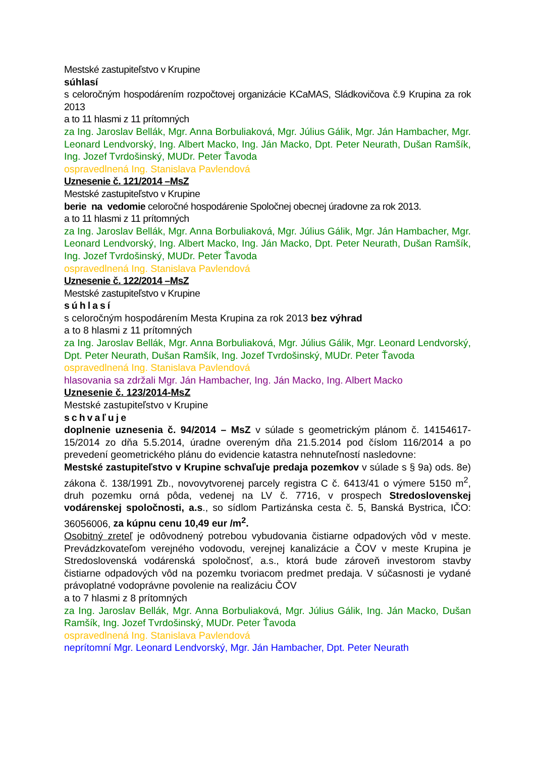Mestské zastupiteľstvo v Krupine
súhlasí
s celoročným hospodárením rozpočtovej organizácie KCaMAS, Sládkovičova č.9 Krupina za rok 2013
a to 11 hlasmi z 11 prítomných
za Ing. Jaroslav Bellák, Mgr. Anna Borbuliaková, Mgr. Július Gálik, Mgr. Ján Hambacher, Mgr. Leonard Lendvorský, Ing. Albert Macko, Ing. Ján Macko, Dpt. Peter Neurath, Dušan Ramšík, Ing. Jozef Tvrdošinský, MUDr. Peter Ťavoda
ospravedlnená Ing. Stanislava Pavlendová
Uznesenie č. 121/2014 –MsZ
Mestské zastupiteľstvo v Krupine
berie na vedomie celoročné hospodárenie Spoločnej obecnej úradovne za rok 2013.
a to 11 hlasmi z 11 prítomných
za Ing. Jaroslav Bellák, Mgr. Anna Borbuliaková, Mgr. Július Gálik, Mgr. Ján Hambacher, Mgr. Leonard Lendvorský, Ing. Albert Macko, Ing. Ján Macko, Dpt. Peter Neurath, Dušan Ramšík, Ing. Jozef Tvrdošinský, MUDr. Peter Ťavoda
ospravedlnená Ing. Stanislava Pavlendová
Uznesenie č. 122/2014 –MsZ
Mestské zastupiteľstvo v Krupine
súhlasí
s celoročným hospodárením Mesta Krupina za rok 2013 bez výhrad
a to 8 hlasmi z 11 prítomných
za Ing. Jaroslav Bellák, Mgr. Anna Borbuliaková, Mgr. Július Gálik, Mgr. Leonard Lendvorský, Dpt. Peter Neurath, Dušan Ramšík, Ing. Jozef Tvrdošinský, MUDr. Peter Ťavoda
ospravedlnená Ing. Stanislava Pavlendová
hlasovania sa zdržali Mgr. Ján Hambacher, Ing. Ján Macko, Ing. Albert Macko
Uznesenie č. 123/2014-MsZ
Mestské zastupiteľstvo v Krupine
schvaľuje
doplnenie uznesenia č. 94/2014 – MsZ v súlade s geometrickým plánom č. 14154617-15/2014 zo dňa 5.5.2014, úradne overeným dňa 21.5.2014 pod číslom 116/2014 a po prevedení geometrického plánu do evidencie katastra nehnuteľností nasledovne:
Mestské zastupiteľstvo v Krupine schvaľuje predaja pozemkov v súlade s § 9a) ods. 8e) zákona č. 138/1991 Zb., novovytvorenej parcely registra C č. 6413/41 o výmere 5150 m<sup>2</sup>, druh pozemku orná pôda, vedenej na LV č. 7716, v prospech Stredoslovenskej vodárenskej spoločnosti, a.s., so sídlom Partizánska cesta č. 5, Banská Bystrica, IČO: 36056006, za kúpnu cenu 10,49 eur /m<sup>2</sup>.
Osobitný zreteľ je odôvodnený potrebou vybudovania čistiarne odpadových vôd v meste. Prevádzkovateľom verejného vodovodu, verejnej kanalizácie a ČOV v meste Krupina je Stredoslovenská vodárenská spoločnosť, a.s., ktorá bude zároveň investorom stavby čistiarne odpadových vôd na pozemku tvoriacom predmet predaja. V súčasnosti je vydané právoplatné vodoprávne povolenie na realizáciu ČOV
a to 7 hlasmi z 8 prítomných
za Ing. Jaroslav Bellák, Mgr. Anna Borbuliaková, Mgr. Július Gálik, Ing. Ján Macko, Dušan Ramšík, Ing. Jozef Tvrdošinský, MUDr. Peter Ťavoda
ospravedlnená Ing. Stanislava Pavlendová
neprítomní Mgr. Leonard Lendvorský, Mgr. Ján Hambacher, Dpt. Peter Neurath